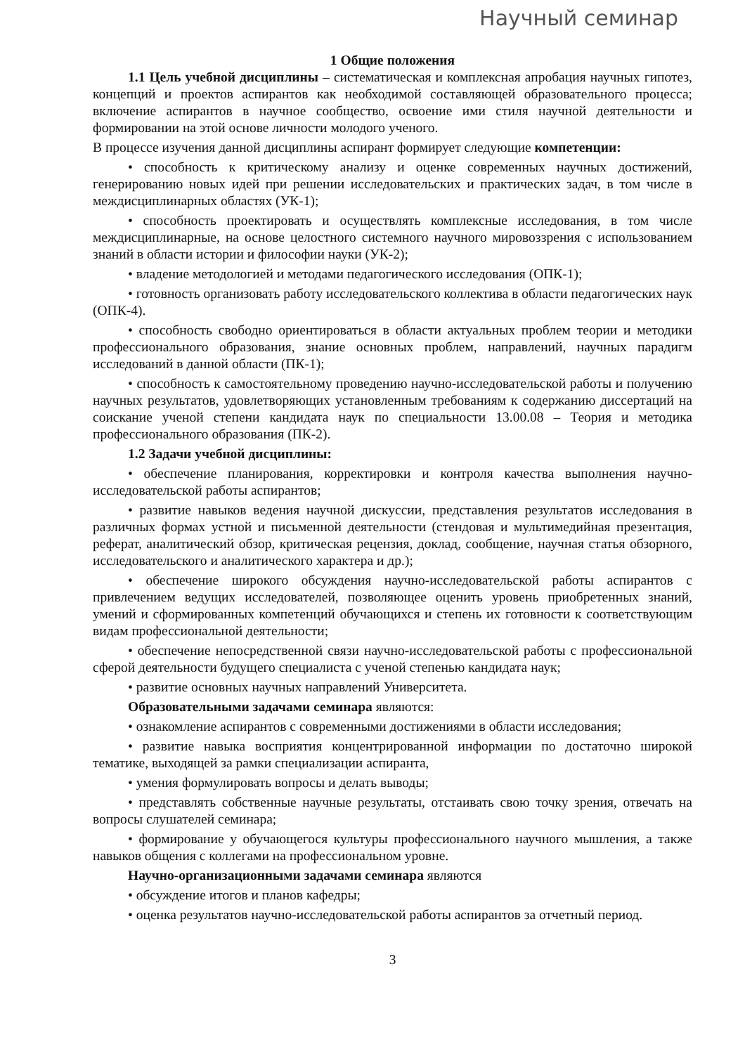Научный семинар
1 Общие положения
1.1 Цель учебной дисциплины – систематическая и комплексная апробация научных гипотез, концепций и проектов аспирантов как необходимой составляющей образовательного процесса; включение аспирантов в научное сообщество, освоение ими стиля научной деятельности и формировании на этой основе личности молодого ученого.
В процессе изучения данной дисциплины аспирант формирует следующие компетенции:
• способность к критическому анализу и оценке современных научных достижений, генерированию новых идей при решении исследовательских и практических задач, в том числе в междисциплинарных областях (УК-1);
• способность проектировать и осуществлять комплексные исследования, в том числе междисциплинарные, на основе целостного системного научного мировоззрения с использованием знаний в области истории и философии науки (УК-2);
• владение методологией и методами педагогического исследования (ОПК-1);
• готовность организовать работу исследовательского коллектива в области педагогических наук (ОПК-4).
• способность свободно ориентироваться в области актуальных проблем теории и методики профессионального образования, знание основных проблем, направлений, научных парадигм исследований в данной области (ПК-1);
• способность к самостоятельному проведению научно-исследовательской работы и получению научных результатов, удовлетворяющих установленным требованиям к содержанию диссертаций на соискание ученой степени кандидата наук по специальности 13.00.08 – Теория и методика профессионального образования (ПК-2).
1.2 Задачи учебной дисциплины:
• обеспечение планирования, корректировки и контроля качества выполнения научно-исследовательской работы аспирантов;
• развитие навыков ведения научной дискуссии, представления результатов исследования в различных формах устной и письменной деятельности (стендовая и мультимедийная презентация, реферат, аналитический обзор, критическая рецензия, доклад, сообщение, научная статья обзорного, исследовательского и аналитического характера и др.);
• обеспечение широкого обсуждения научно-исследовательской работы аспирантов с привлечением ведущих исследователей, позволяющее оценить уровень приобретенных знаний, умений и сформированных компетенций обучающихся и степень их готовности к соответствующим видам профессиональной деятельности;
• обеспечение непосредственной связи научно-исследовательской работы с профессиональной сферой деятельности будущего специалиста с ученой степенью кандидата наук;
• развитие основных научных направлений Университета.
Образовательными задачами семинара являются:
• ознакомление аспирантов с современными достижениями в области исследования;
• развитие навыка восприятия концентрированной информации по достаточно широкой тематике, выходящей за рамки специализации аспиранта,
• умения формулировать вопросы и делать выводы;
• представлять собственные научные результаты, отстаивать свою точку зрения, отвечать на вопросы слушателей семинара;
• формирование у обучающегося культуры профессионального научного мышления, а также навыков общения с коллегами на профессиональном уровне.
Научно-организационными задачами семинара являются
• обсуждение итогов и планов кафедры;
• оценка результатов научно-исследовательской работы аспирантов за отчетный период.
3